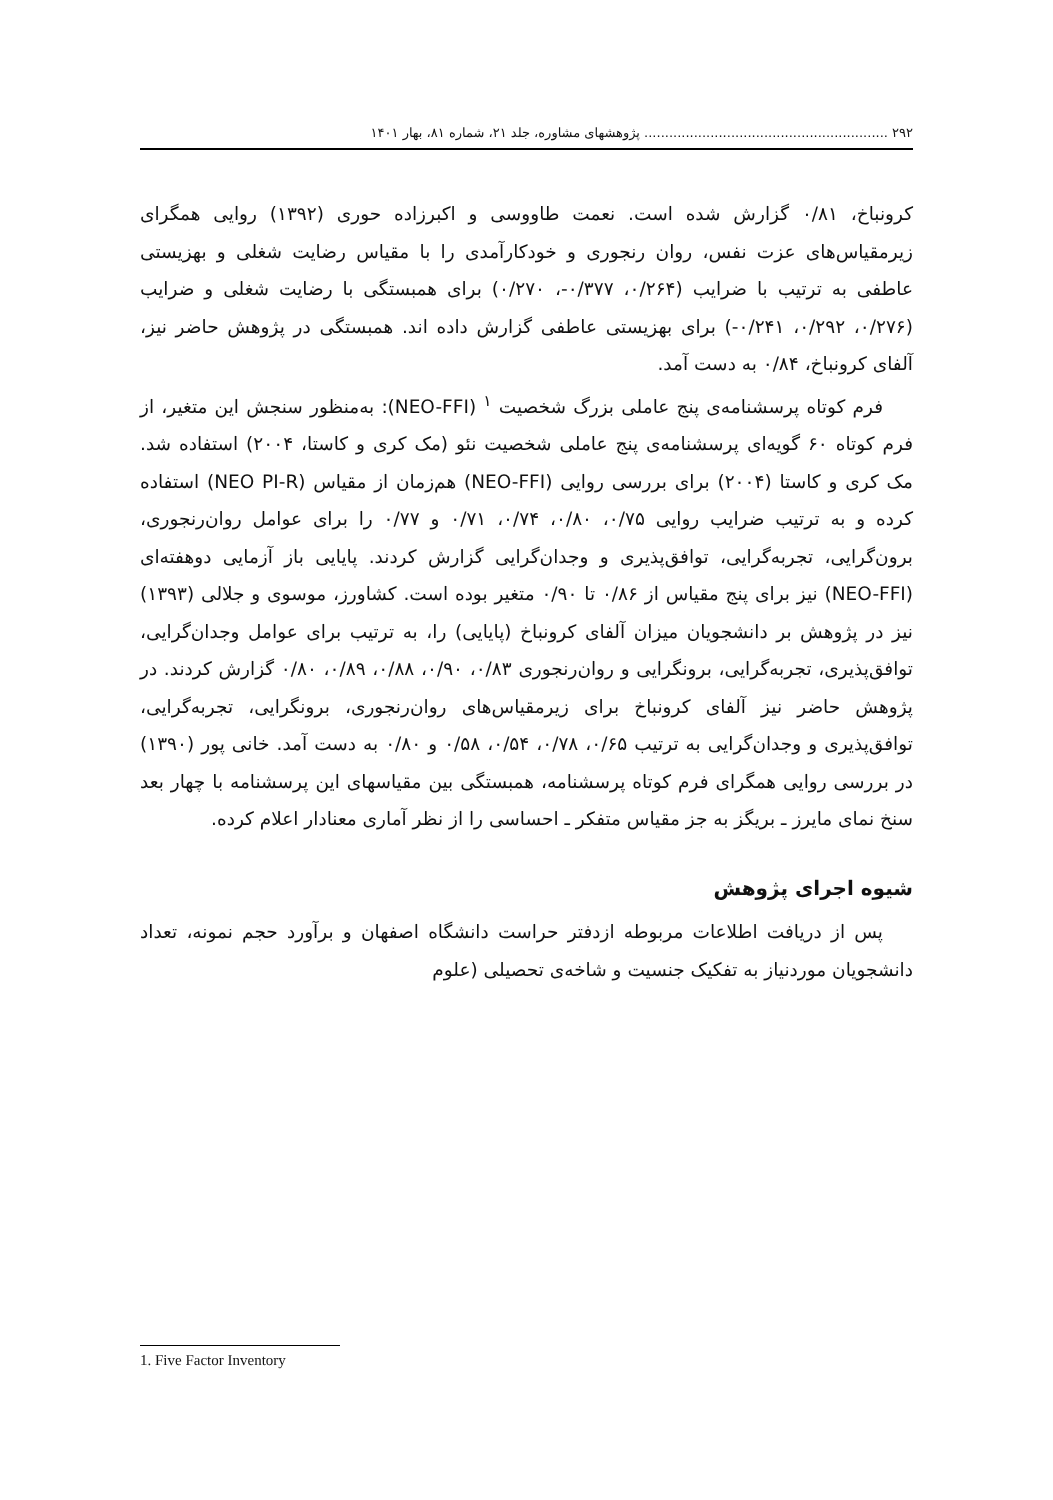۲۹۲ ........................................................... پژوهشهای مشاوره، جلد ۲۱، شماره ۸۱، بهار ۱۴۰۱
کرونباخ، ۰/۸۱ گزارش شده است. نعمت طاووسی و اکبرزاده حوری (۱۳۹۲) روایی همگرای زیرمقیاس‌های عزت نفس، روان رنجوری و خودکارآمدی را با مقیاس رضایت شغلی و بهزیستی عاطفی به ترتیب با ضرایب (۰/۲۶۴، ۰/۳۷۷-، ۰/۲۷۰) برای همبستگی با رضایت شغلی و ضرایب (۰/۲۷۶، ۰/۲۹۲، ۰/۲۴۱-) برای بهزیستی عاطفی گزارش داده اند. همبستگی در پژوهش حاضر نیز، آلفای کرونباخ، ۰/۸۴ به دست آمد.
فرم کوتاه پرسشنامه‌ی پنج عاملی بزرگ شخصیت <sup>۱</sup> (NEO-FFI): به‌منظور سنجش این متغیر، از فرم کوتاه ۶۰ گویه‌ای پرسشنامه‌ی پنج عاملی شخصیت نئو (مک کری و کاستا، ۲۰۰۴) استفاده شد. مک کری و کاستا (۲۰۰۴) برای بررسی روایی (NEO-FFI) هم‌زمان از مقیاس (NEO PI-R) استفاده کرده و به ترتیب ضرایب روایی ۰/۷۵، ۰/۸۰، ۰/۷۴، ۰/۷۱ و ۰/۷۷ را برای عوامل روان‌رنجوری، برون‌گرایی، تجربه‌گرایی، توافق‌پذیری و وجدان‌گرایی گزارش کردند. پایایی باز آزمایی دوهفته‌ای (NEO-FFI) نیز برای پنج مقیاس از ۰/۸۶ تا ۰/۹۰ متغیر بوده است. کشاورز، موسوی و جلالی (۱۳۹۳) نیز در پژوهش بر دانشجویان میزان آلفای کرونباخ (پایایی) را، به ترتیب برای عوامل وجدان‌گرایی، توافق‌پذیری، تجربه‌گرایی، برونگرایی و روان‌رنجوری ۰/۸۳، ۰/۹۰، ۰/۸۸، ۰/۸۹، ۰/۸۰ گزارش کردند. در پژوهش حاضر نیز آلفای کرونباخ برای زیرمقیاس‌های روان‌رنجوری، برونگرایی، تجربه‌گرایی، توافق‌پذیری و وجدان‌گرایی به ترتیب ۰/۶۵، ۰/۷۸، ۰/۵۴، ۰/۵۸ و ۰/۸۰ به دست آمد. خانی پور (۱۳۹۰) در بررسی روایی همگرای فرم کوتاه پرسشنامه، همبستگی بین مقیاسهای این پرسشنامه با چهار بعد سنخ نمای مایرز ـ بریگز به جز مقیاس متفکر ـ احساسی را از نظر آماری معنادار اعلام کرده.
شیوه اجرای پژوهش
پس از دریافت اطلاعات مربوطه ازدفتر حراست دانشگاه اصفهان و برآورد حجم نمونه، تعداد دانشجویان موردنیاز به تفکیک جنسیت و شاخه‌ی تحصیلی (علوم
1. Five Factor Inventory